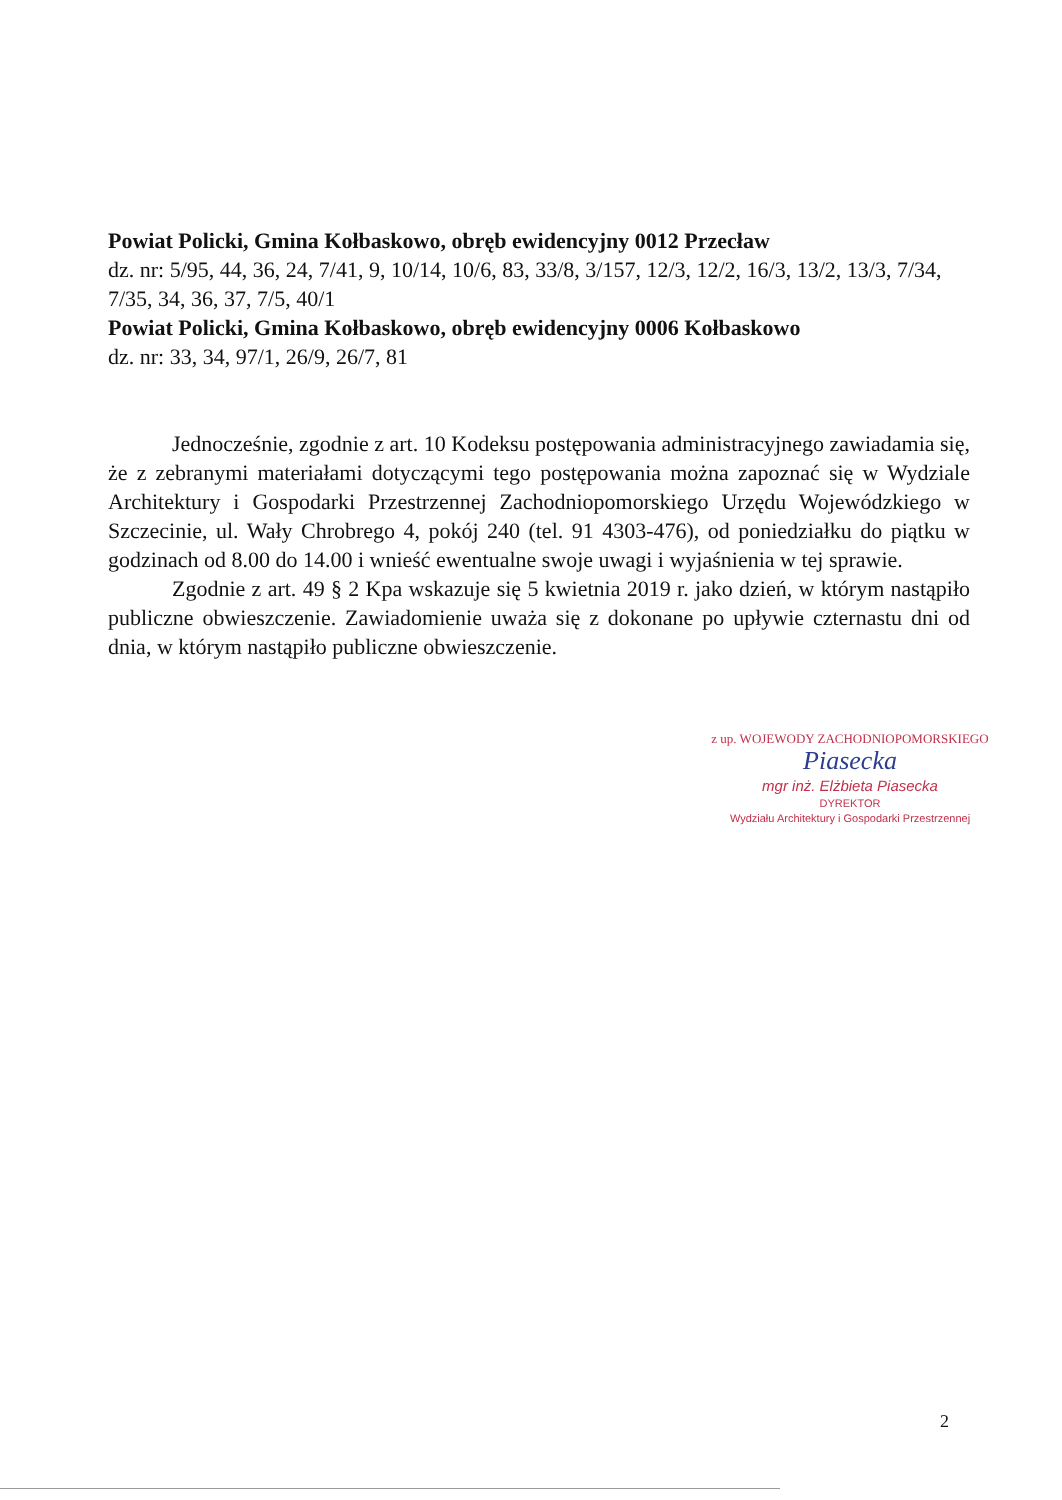Powiat Policki, Gmina Kołbaskowo, obręb ewidencyjny 0012 Przecław
dz. nr: 5/95, 44, 36, 24, 7/41, 9, 10/14, 10/6, 83, 33/8, 3/157, 12/3, 12/2, 16/3, 13/2, 13/3, 7/34, 7/35, 34, 36, 37, 7/5, 40/1
Powiat Policki, Gmina Kołbaskowo, obręb ewidencyjny 0006 Kołbaskowo
dz. nr: 33, 34, 97/1, 26/9, 26/7, 81
Jednocześnie, zgodnie z art. 10 Kodeksu postępowania administracyjnego zawiadamia się, że z zebranymi materiałami dotyczącymi tego postępowania można zapoznać się w Wydziale Architektury i Gospodarki Przestrzennej Zachodniopomorskiego Urzędu Wojewódzkiego w Szczecinie, ul. Wały Chrobrego 4, pokój 240 (tel. 91 4303-476), od poniedziałku do piątku w godzinach od 8.00 do 14.00 i wnieść ewentualne swoje uwagi i wyjaśnienia w tej sprawie.
Zgodnie z art. 49 § 2 Kpa wskazuje się 5 kwietnia 2019 r. jako dzień, w którym nastąpiło publiczne obwieszczenie. Zawiadomienie uważa się z dokonane po upływie czternastu dni od dnia, w którym nastąpiło publiczne obwieszczenie.
z up. WOJEWODY ZACHODNIOPOMORSKIEGO
Piasecka
mgr inż. Elżbieta Piasecka
DYREKTOR
Wydziału Architektury i Gospodarki Przestrzennej
2